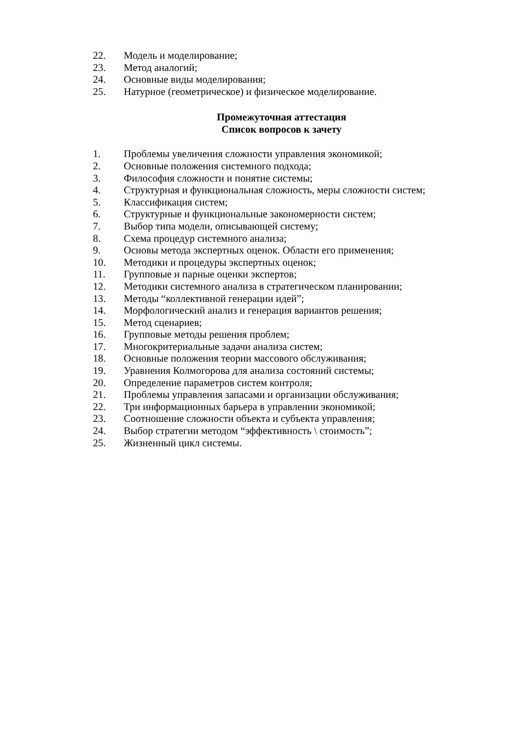22. Модель и моделирование;
23. Метод аналогий;
24. Основные виды моделирования;
25. Натурное (геометрическое) и физическое моделирование.
Промежуточная аттестация
Список вопросов к зачету
1. Проблемы увеличения сложности управления экономикой;
2. Основные положения системного подхода;
3. Философия сложности и понятие системы;
4. Структурная и функциональная сложность, меры сложности систем;
5. Классификация систем;
6. Структурные и функциональные закономерности систем;
7. Выбор типа модели, описывающей систему;
8. Схема процедур системного анализа;
9. Основы метода экспертных оценок. Области его применения;
10. Методики и процедуры экспертных оценок;
11. Групповые и парные оценки экспертов;
12. Методики системного анализа в стратегическом планировании;
13. Методы “коллективной генерации идей”;
14. Морфологический анализ и генерация вариантов решения;
15. Метод сценариев;
16. Групповые методы решения проблем;
17. Многокритериальные задачи анализа систем;
18. Основные положения теории массового обслуживания;
19. Уравнения Колмогорова для анализа состояний системы;
20. Определение параметров систем контроля;
21. Проблемы управления запасами и организации обслуживания;
22. Три информационных барьера в управлении экономикой;
23. Соотношение сложности объекта и субъекта управления;
24. Выбор стратегии методом “эффективность \ стоимость”;
25. Жизненный цикл системы.